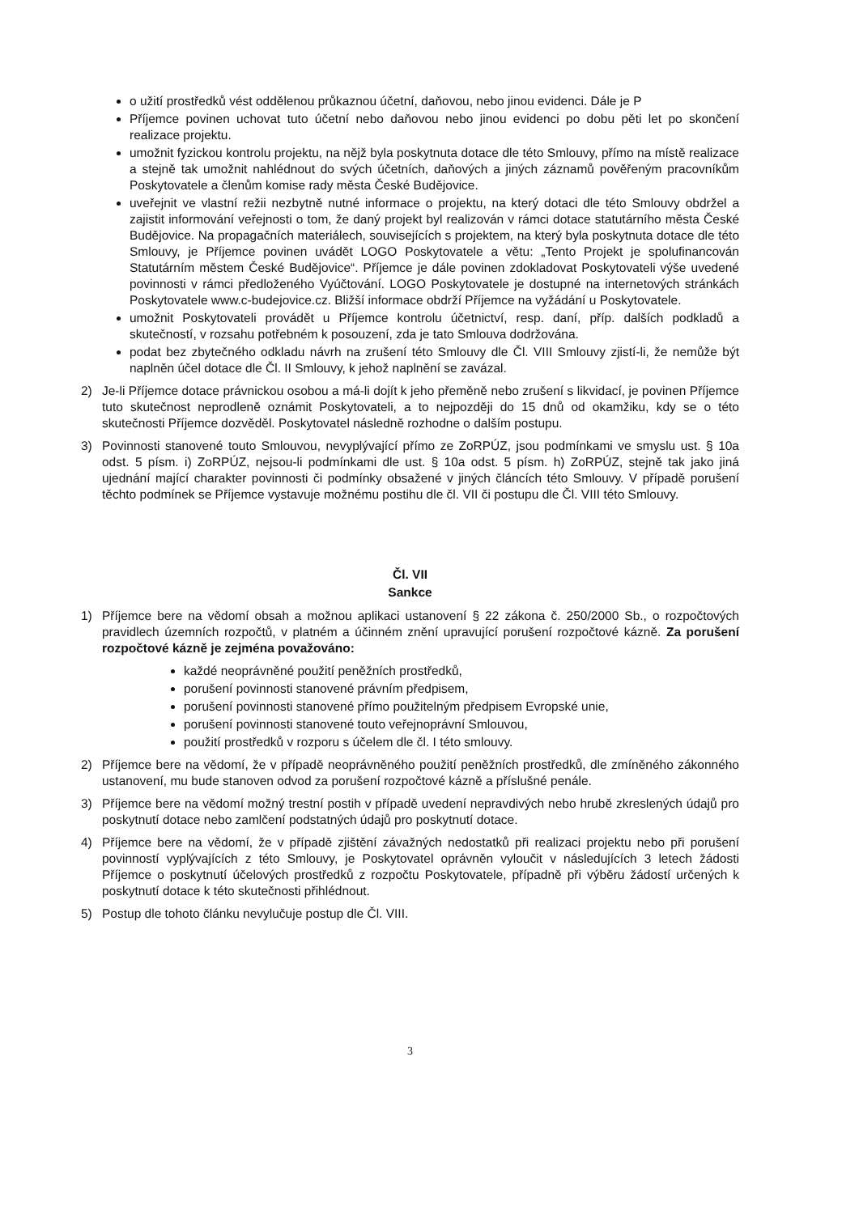o užití prostředků vést oddělenou průkaznou účetní, daňovou, nebo jinou evidenci. Dále je P
Příjemce povinen uchovat tuto účetní nebo daňovou nebo jinou evidenci po dobu pěti let po skončení realizace projektu.
umožnit fyzickou kontrolu projektu, na nějž byla poskytnuta dotace dle této Smlouvy, přímo na místě realizace a stejně tak umožnit nahlédnout do svých účetních, daňových a jiných záznamů pověřeným pracovníkům Poskytovatele a členům komise rady města České Budějovice.
uveřejnit ve vlastní režii nezbytně nutné informace o projektu, na který dotaci dle této Smlouvy obdržel a zajistit informování veřejnosti o tom, že daný projekt byl realizován v rámci dotace statutárního města České Budějovice. Na propagačních materiálech, souvisejících s projektem, na který byla poskytnuta dotace dle této Smlouvy, je Příjemce povinen uvádět LOGO Poskytovatele a větu: „Tento Projekt je spolufinancován Statutárním městem České Budějovice“. Příjemce je dále povinen zdokladovat Poskytovateli výše uvedené povinnosti v rámci předloženého Vyúčtování. LOGO Poskytovatele je dostupné na internetových stránkách Poskytovatele www.c-budejovice.cz. Bližší informace obdrží Příjemce na vyžádání u Poskytovatele.
umožnit Poskytovateli provádět u Příjemce kontrolu účetnictví, resp. daní, příp. dalších podkladů a skutečností, v rozsahu potřebném k posouzení, zda je tato Smlouva dodržována.
podat bez zbytečného odkladu návrh na zrušení této Smlouvy dle Čl. VIII Smlouvy zjistí-li, že nemůže být naplněn účel dotace dle Čl. II Smlouvy, k jehož naplnění se zavázal.
2) Je-li Příjemce dotace právnickou osobou a má-li dojít k jeho přeměně nebo zrušení s likvidací, je povinen Příjemce tuto skutečnost neprodleně oznámit Poskytovateli, a to nejpozději do 15 dnů od okamžiku, kdy se o této skutečnosti Příjemce dozvěděl. Poskytovatel následně rozhodne o dalším postupu.
3) Povinnosti stanovené touto Smlouvou, nevyplývající přímo ze ZoRPÚZ, jsou podmínkami ve smyslu ust. § 10a odst. 5 písm. i) ZoRPÚZ, nejsou-li podmínkami dle ust. § 10a odst. 5 písm. h) ZoRPÚZ, stejně tak jako jiná ujednání mající charakter povinnosti či podmínky obsažené v jiných článcích této Smlouvy. V případě porušení těchto podmínek se Příjemce vystavuje možnému postihu dle čl. VII či postupu dle Čl. VIII této Smlouvy.
Čl. VII
Sankce
1) Příjemce bere na vědomí obsah a možnou aplikaci ustanovení § 22 zákona č. 250/2000 Sb., o rozpočtových pravidlech územních rozpočtů, v platném a účinném znění upravující porušení rozpočtové kázně. Za porušení rozpočtové kázně je zejména považováno:
každé neoprávněné použití peněžních prostředků,
porušení povinnosti stanovené právním předpisem,
porušení povinnosti stanovené přímo použitelným předpisem Evropské unie,
porušení povinnosti stanovené touto veřejnoprávní Smlouvou,
použití prostředků v rozporu s účelem dle čl. I této smlouvy.
2) Příjemce bere na vědomí, že v případě neoprávněného použití peněžních prostředků, dle zmíněného zákonného ustanovení, mu bude stanoven odvod za porušení rozpočtové kázně a příslušné penále.
3) Příjemce bere na vědomí možný trestní postih v případě uvedení nepravdivých nebo hrubě zkreslených údajů pro poskytnutí dotace nebo zamlčení podstatných údajů pro poskytnutí dotace.
4) Příjemce bere na vědomí, že v případě zjištění závažných nedostatků při realizaci projektu nebo při porušení povinností vyplývajících z této Smlouvy, je Poskytovatel oprávněn vyloučit v následujících 3 letech žádosti Příjemce o poskytnutí účelových prostředků z rozpočtu Poskytovatele, případně při výběru žádostí určených k poskytnutí dotace k této skutečnosti přihlédnout.
5) Postup dle tohoto článku nevylučuje postup dle Čl. VIII.
3